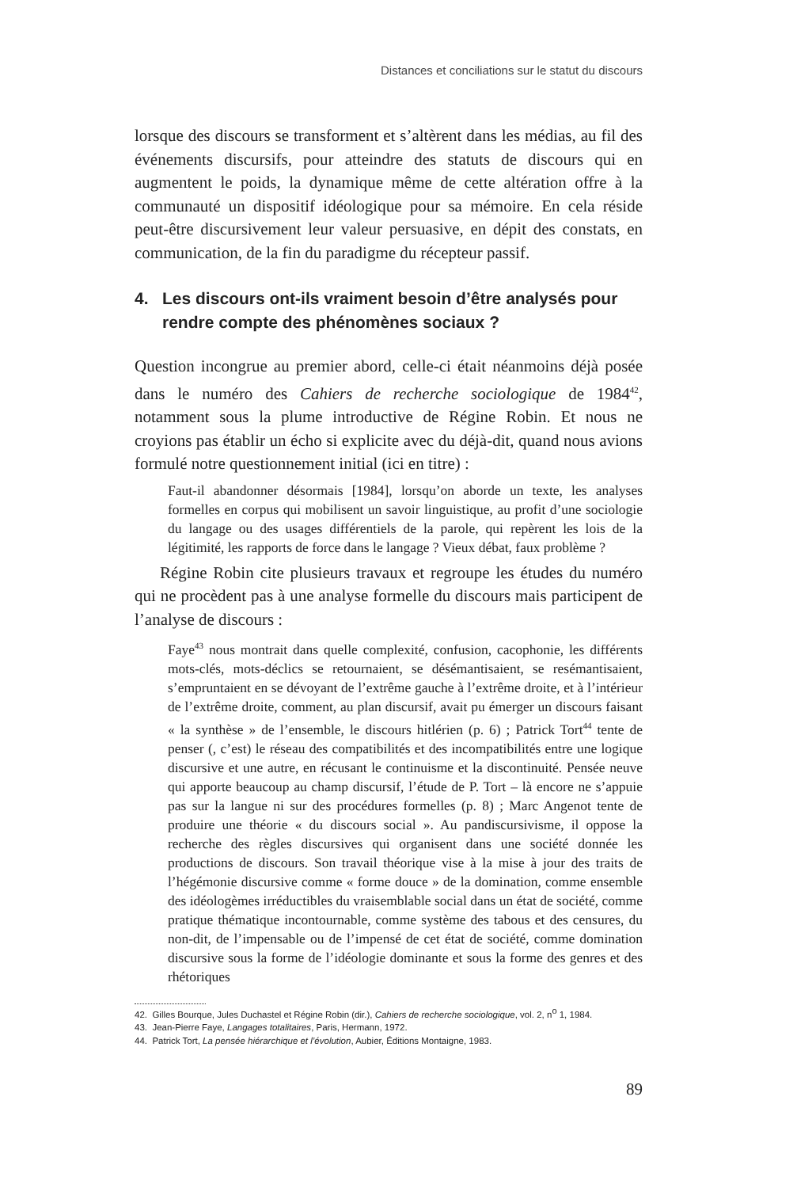Distances et conciliations sur le statut du discours
lorsque des discours se transforment et s’altèrent dans les médias, au fil des événements discursifs, pour atteindre des statuts de discours qui en augmentent le poids, la dynamique même de cette altération offre à la communauté un dispositif idéologique pour sa mémoire. En cela réside peut-être discursivement leur valeur persuasive, en dépit des constats, en communication, de la fin du paradigme du récepteur passif.
4. Les discours ont-ils vraiment besoin d’être analysés pour rendre compte des phénomènes sociaux ?
Question incongrue au premier abord, celle-ci était néanmoins déjà posée dans le numéro des Cahiers de recherche sociologique de 1984<sup>42</sup>, notamment sous la plume introductive de Régine Robin. Et nous ne croyions pas établir un écho si explicite avec du déjà-dit, quand nous avions formulé notre questionnement initial (ici en titre) :
Faut-il abandonner désormais [1984], lorsqu’on aborde un texte, les analyses formelles en corpus qui mobilisent un savoir linguistique, au profit d’une sociologie du langage ou des usages différentiels de la parole, qui repèrent les lois de la légitimité, les rapports de force dans le langage ? Vieux débat, faux problème ?
Régine Robin cite plusieurs travaux et regroupe les études du numéro qui ne procèdent pas à une analyse formelle du discours mais participent de l’analyse de discours :
Faye<sup>43</sup> nous montrait dans quelle complexité, confusion, cacophonie, les différents mots-clés, mots-déclics se retournaient, se désémantisaient, se resémantisaient, s’empruntaient en se dévoyant de l’extrême gauche à l’extrême droite, et à l’intérieur de l’extrême droite, comment, au plan discursif, avait pu émerger un discours faisant « la synthèse » de l’ensemble, le discours hitlérien (p. 6) ; Patrick Tort<sup>44</sup> tente de penser (, c’est) le réseau des compatibilités et des incompatibilités entre une logique discursive et une autre, en récusant le continuisme et la discontinuité. Pensée neuve qui apporte beaucoup au champ discursif, l’étude de P. Tort – là encore ne s’appuie pas sur la langue ni sur des procédures formelles (p. 8) ; Marc Angenot tente de produire une théorie « du discours social ». Au pandiscursivisme, il oppose la recherche des règles discursives qui organisent dans une société donnée les productions de discours. Son travail théorique vise à la mise à jour des traits de l’hégémonie discursive comme « forme douce » de la domination, comme ensemble des idéologèmes irréductibles du vraisemblable social dans un état de société, comme pratique thématique incontournable, comme système des tabous et des censures, du non-dit, de l’impensable ou de l’impensé de cet état de société, comme domination discursive sous la forme de l’idéologie dominante et sous la forme des genres et des rhétoriques
42. Gilles Bourque, Jules Duchastel et Régine Robin (dir.), Cahiers de recherche sociologique, vol. 2, n<sup>o</sup> 1, 1984.
43. Jean-Pierre Faye, Langages totalitaires, Paris, Hermann, 1972.
44. Patrick Tort, La pensée hiérarchique et l’évolution, Aubier, Éditions Montaigne, 1983.
89